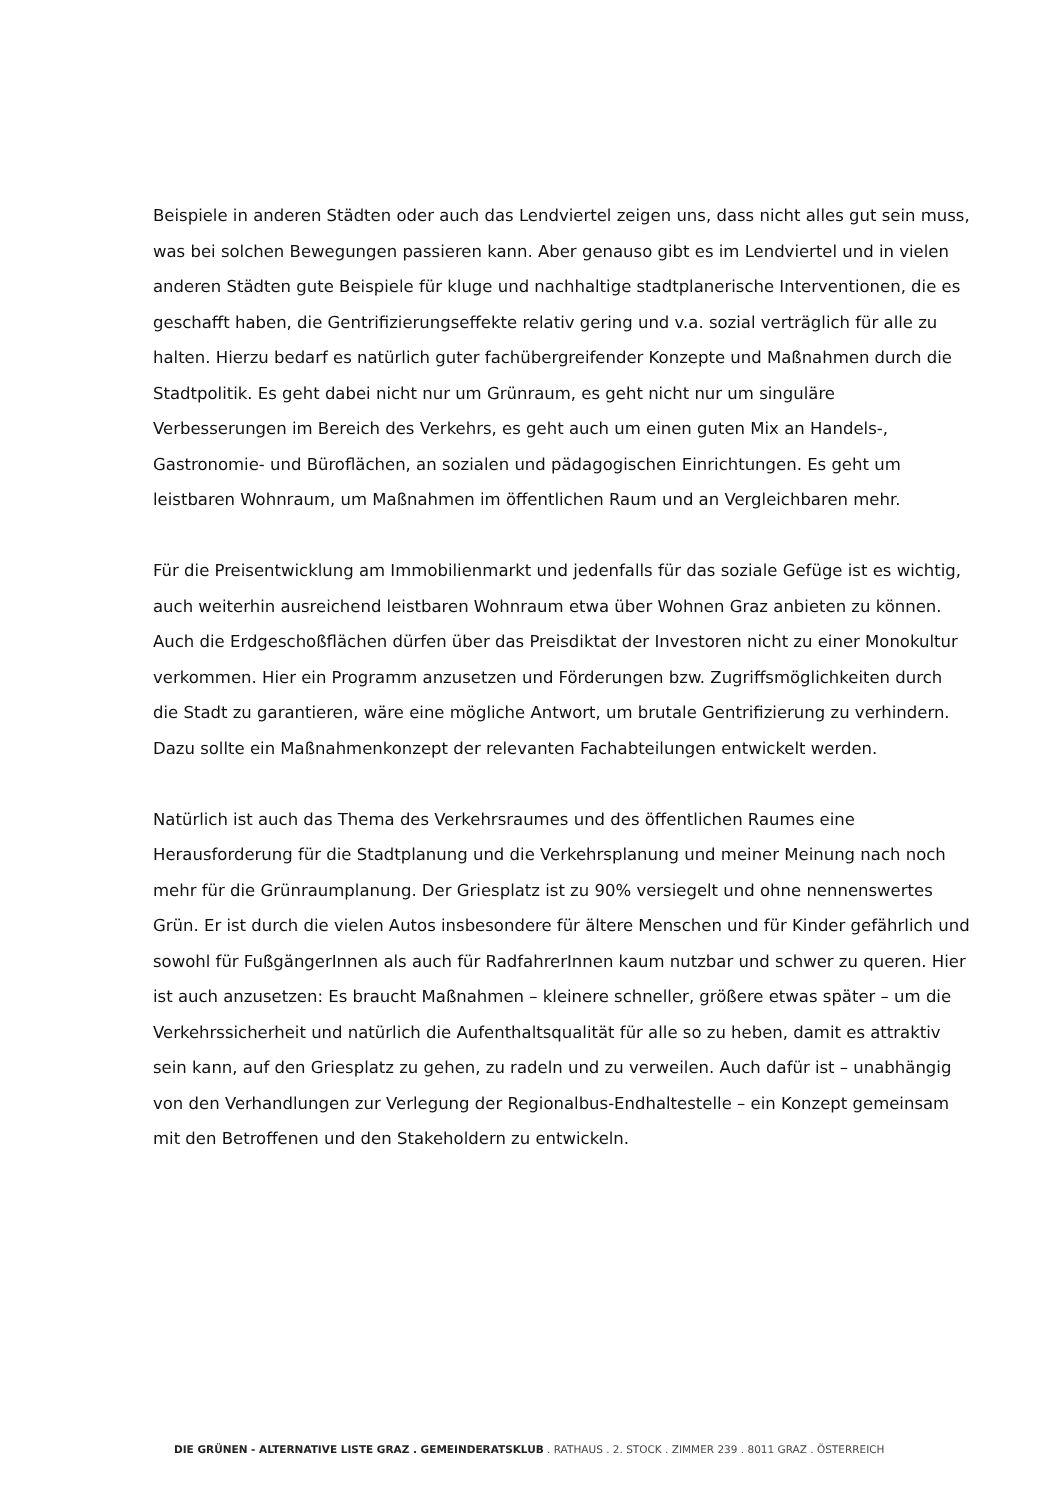Beispiele in anderen Städten oder auch das Lendviertel zeigen uns, dass nicht alles gut sein muss, was bei solchen Bewegungen passieren kann. Aber genauso gibt es im Lendviertel und in vielen anderen Städten gute Beispiele für kluge und nachhaltige stadtplanerische Interventionen, die es geschafft haben, die Gentrifizierungseffekte relativ gering und v.a. sozial verträglich für alle zu halten. Hierzu bedarf es natürlich guter fachübergreifender Konzepte und Maßnahmen durch die Stadtpolitik. Es geht dabei nicht nur um Grünraum, es geht nicht nur um singuläre Verbesserungen im Bereich des Verkehrs, es geht auch um einen guten Mix an Handels-, Gastronomie- und Büroflächen, an sozialen und pädagogischen Einrichtungen. Es geht um leistbaren Wohnraum, um Maßnahmen im öffentlichen Raum und an Vergleichbaren mehr.
Für die Preisentwicklung am Immobilienmarkt und jedenfalls für das soziale Gefüge ist es wichtig, auch weiterhin ausreichend leistbaren Wohnraum etwa über Wohnen Graz anbieten zu können. Auch die Erdgeschoßflächen dürfen über das Preisdiktat der Investoren nicht zu einer Monokultur verkommen. Hier ein Programm anzusetzen und Förderungen bzw. Zugriffsmöglichkeiten durch die Stadt zu garantieren, wäre eine mögliche Antwort, um brutale Gentrifizierung zu verhindern. Dazu sollte ein Maßnahmenkonzept der relevanten Fachabteilungen entwickelt werden.
Natürlich ist auch das Thema des Verkehrsraumes und des öffentlichen Raumes eine Herausforderung für die Stadtplanung und die Verkehrsplanung und meiner Meinung nach noch mehr für die Grünraumplanung. Der Griesplatz ist zu 90% versiegelt und ohne nennenswertes Grün. Er ist durch die vielen Autos insbesondere für ältere Menschen und für Kinder gefährlich und sowohl für FußgängerInnen als auch für RadfahrerInnen kaum nutzbar und schwer zu queren. Hier ist auch anzusetzen: Es braucht Maßnahmen – kleinere schneller, größere etwas später – um die Verkehrssicherheit und natürlich die Aufenthaltsqualität für alle so zu heben, damit es attraktiv sein kann, auf den Griesplatz zu gehen, zu radeln und zu verweilen. Auch dafür ist – unabhängig von den Verhandlungen zur Verlegung der Regionalbus-Endhaltestelle – ein Konzept gemeinsam mit den Betroffenen und den Stakeholdern zu entwickeln.
DIE GRÜNEN - ALTERNATIVE LISTE GRAZ . GEMEINDERATSKLUB . RATHAUS . 2. STOCK . ZIMMER 239 . 8011 GRAZ . ÖSTERREICH